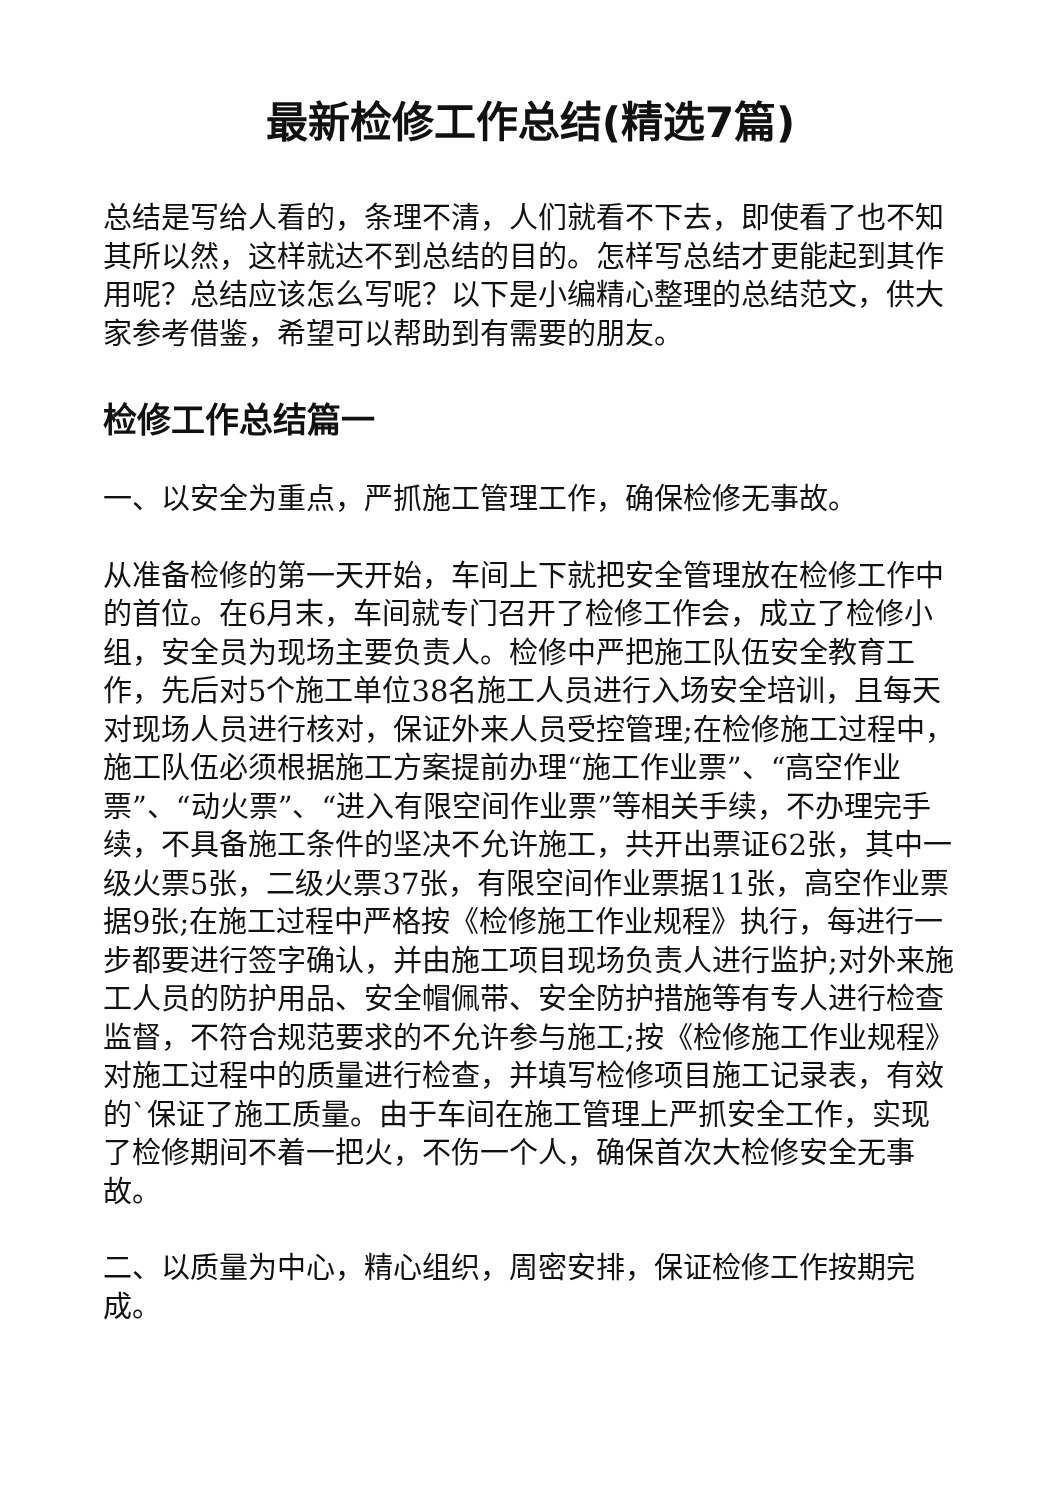最新检修工作总结(精选7篇)
总结是写给人看的，条理不清，人们就看不下去，即使看了也不知其所以然，这样就达不到总结的目的。怎样写总结才更能起到其作用呢？总结应该怎么写呢？以下是小编精心整理的总结范文，供大家参考借鉴，希望可以帮助到有需要的朋友。
检修工作总结篇一
一、以安全为重点，严抓施工管理工作，确保检修无事故。
从准备检修的第一天开始，车间上下就把安全管理放在检修工作中的首位。在6月末，车间就专门召开了检修工作会，成立了检修小组，安全员为现场主要负责人。检修中严把施工队伍安全教育工作，先后对5个施工单位38名施工人员进行入场安全培训，且每天对现场人员进行核对，保证外来人员受控管理;在检修施工过程中，施工队伍必须根据施工方案提前办理“施工作业票”、“高空作业票”、“动火票”、“进入有限空间作业票”等相关手续，不办理完手续，不具备施工条件的坚决不允许施工，共开出票证62张，其中一级火票5张，二级火票37张，有限空间作业票据11张，高空作业票据9张;在施工过程中严格按《检修施工作业规程》执行，每进行一步都要进行签字确认，并由施工项目现场负责人进行监护;对外来施工人员的防护用品、安全帽佩带、安全防护措施等有专人进行检查监督，不符合规范要求的不允许参与施工;按《检修施工作业规程》对施工过程中的质量进行检查，并填写检修项目施工记录表，有效的`保证了施工质量。由于车间在施工管理上严抓安全工作，实现了检修期间不着一把火，不伤一个人，确保首次大检修安全无事故。
二、以质量为中心，精心组织，周密安排，保证检修工作按期完成。